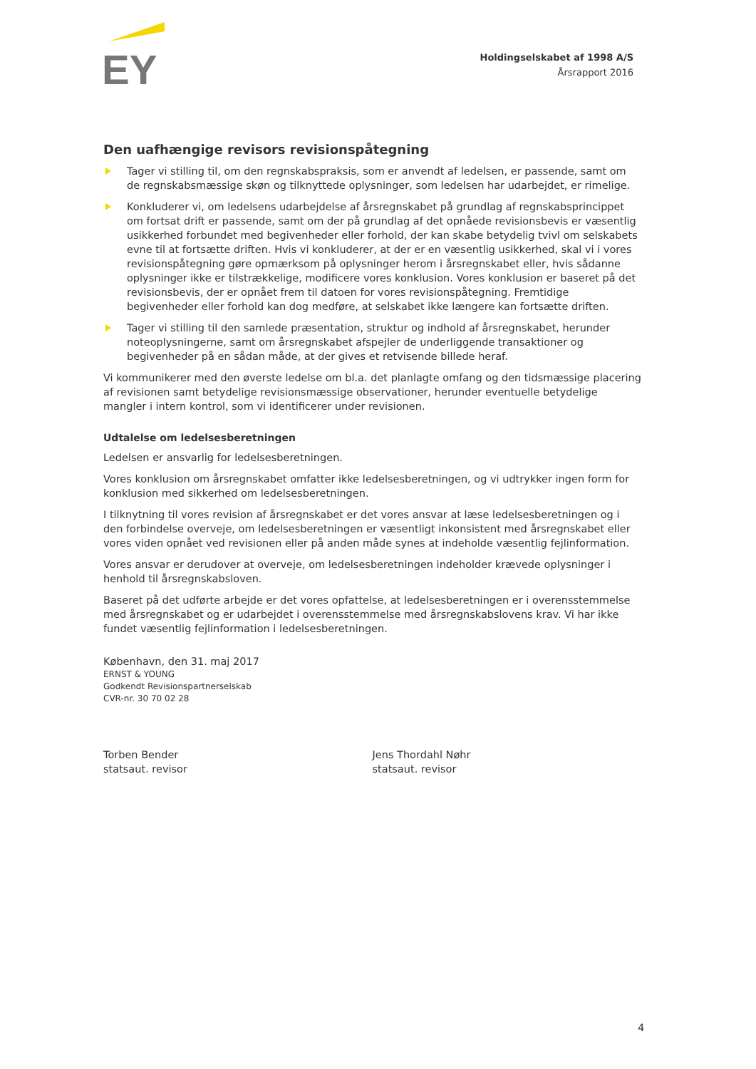EY
Holdingselskabet af 1998 A/S
Årsrapport 2016
Den uafhængige revisors revisionspåtegning
Tager vi stilling til, om den regnskabspraksis, som er anvendt af ledelsen, er passende, samt om de regnskabsmæssige skøn og tilknyttede oplysninger, som ledelsen har udarbejdet, er rimelige.
Konkluderer vi, om ledelsens udarbejdelse af årsregnskabet på grundlag af regnskabsprincippet om fortsat drift er passende, samt om der på grundlag af det opnåede revisionsbevis er væsentlig usikkerhed forbundet med begivenheder eller forhold, der kan skabe betydelig tvivl om selskabets evne til at fortsætte driften. Hvis vi konkluderer, at der er en væsentlig usikkerhed, skal vi i vores revisionspåtegning gøre opmærksom på oplysninger herom i årsregnskabet eller, hvis sådanne oplysninger ikke er tilstrækkelige, modificere vores konklusion. Vores konklusion er baseret på det revisionsbevis, der er opnået frem til datoen for vores revisionspåtegning. Fremtidige begivenheder eller forhold kan dog medføre, at selskabet ikke længere kan fortsætte driften.
Tager vi stilling til den samlede præsentation, struktur og indhold af årsregnskabet, herunder noteoplysningerne, samt om årsregnskabet afspejler de underliggende transaktioner og begivenheder på en sådan måde, at der gives et retvisende billede heraf.
Vi kommunikerer med den øverste ledelse om bl.a. det planlagte omfang og den tidsmæssige placering af revisionen samt betydelige revisionsmæssige observationer, herunder eventuelle betydelige mangler i intern kontrol, som vi identificerer under revisionen.
Udtalelse om ledelsesberetningen
Ledelsen er ansvarlig for ledelsesberetningen.
Vores konklusion om årsregnskabet omfatter ikke ledelsesberetningen, og vi udtrykker ingen form for konklusion med sikkerhed om ledelsesberetningen.
I tilknytning til vores revision af årsregnskabet er det vores ansvar at læse ledelsesberetningen og i den forbindelse overveje, om ledelsesberetningen er væsentligt inkonsistent med årsregnskabet eller vores viden opnået ved revisionen eller på anden måde synes at indeholde væsentlig fejlinformation.
Vores ansvar er derudover at overveje, om ledelsesberetningen indeholder krævede oplysninger i henhold til årsregnskabsloven.
Baseret på det udførte arbejde er det vores opfattelse, at ledelsesberetningen er i overensstemmelse med årsregnskabet og er udarbejdet i overensstemmelse med årsregnskabslovens krav. Vi har ikke fundet væsentlig fejlinformation i ledelsesberetningen.
København, den 31. maj 2017
ERNST & YOUNG
Godkendt Revisionspartnerselskab
CVR-nr. 30 70 02 28
Torben Bender
statsaut. revisor
Jens Thordahl Nøhr
statsaut. revisor
4